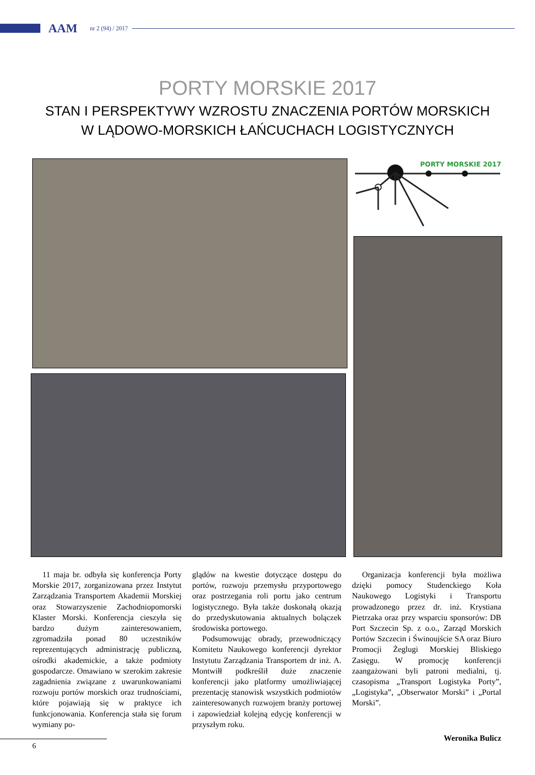AAM nr 2 (94) / 2017
PORTY MORSKIE 2017
STAN I PERSPEKTYWY WZROSTU ZNACZENIA PORTÓW MORSKICH
W LĄDOWO-MORSKICH ŁAŃCUCHACH LOGISTYCZNYCH
PORTY MORSKIE 2017
11 maja br. odbyła się konferencja Porty Morskie 2017, zorganizowana przez Instytut Zarządzania Transportem Akademii Morskiej oraz Stowarzyszenie Zachodniopomorski Klaster Morski. Konferencja cieszyła się bardzo dużym zainteresowaniem, zgromadziła ponad 80 uczestników reprezentujących administrację publiczną, ośrodki akademickie, a także podmioty gospodarcze. Omawiano w szerokim zakresie zagadnienia związane z uwarunkowaniami rozwoju portów morskich oraz trudnościami, które pojawiają się w praktyce ich funkcjonowania. Konferencja stała się forum wymiany po-
glądów na kwestie dotyczące dostępu do portów, rozwoju przemysłu przyportowego oraz postrzegania roli portu jako centrum logistycznego. Była także doskonałą okazją do przedyskutowania aktualnych bolączek środowiska portowego.
Podsumowując obrady, przewodniczący Komitetu Naukowego konferencji dyrektor Instytutu Zarządzania Transportem dr inż. A. Montwiłł podkreślił duże znaczenie konferencji jako platformy umożliwiającej prezentację stanowisk wszystkich podmiotów zainteresowanych rozwojem branży portowej i zapowiedział kolejną edycję konferencji w przyszłym roku.
Organizacja konferencji była możliwa dzięki pomocy Studenckiego Koła Naukowego Logistyki i Transportu prowadzonego przez dr. inż. Krystiana Pietrzaka oraz przy wsparciu sponsorów: DB Port Szczecin Sp. z o.o., Zarząd Morskich Portów Szczecin i Świnoujście SA oraz Biuro Promocji Żeglugi Morskiej Bliskiego Zasięgu. W promocję konferencji zaangażowani byli patroni medialni, tj. czasopisma „Transport Logistyka Porty”, „Logistyka”, „Obserwator Morski” i „Portal Morski”.
Weronika Bulicz
6